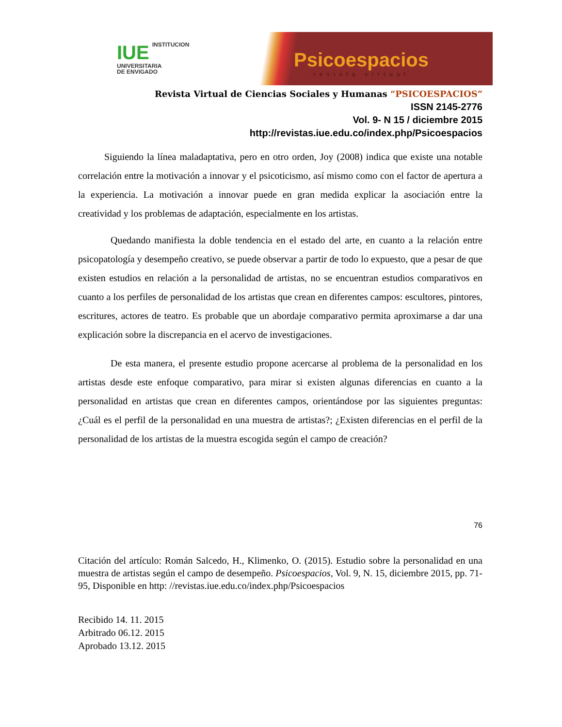IUE INSTITUCION
UNIVERSITARIA
DE ENVIGADO
Psicoespacios
revista virtual
Revista Virtual de Ciencias Sociales y Humanas “PSICOESPACIOS”
ISSN 2145-2776
Vol. 9- N 15 / diciembre 2015
http://revistas.iue.edu.co/index.php/Psicoespacios
Siguiendo la línea maladaptativa, pero en otro orden, Joy (2008) indica que existe una notable correlación entre la motivación a innovar y el psicoticismo, así mismo como con el factor de apertura a la experiencia. La motivación a innovar puede en gran medida explicar la asociación entre la creatividad y los problemas de adaptación, especialmente en los artistas.
Quedando manifiesta la doble tendencia en el estado del arte, en cuanto a la relación entre psicopatología y desempeño creativo, se puede observar a partir de todo lo expuesto, que a pesar de que existen estudios en relación a la personalidad de artistas, no se encuentran estudios comparativos en cuanto a los perfiles de personalidad de los artistas que crean en diferentes campos: escultores, pintores, escritures, actores de teatro. Es probable que un abordaje comparativo permita aproximarse a dar una explicación sobre la discrepancia en el acervo de investigaciones.
De esta manera, el presente estudio propone acercarse al problema de la personalidad en los artistas desde este enfoque comparativo, para mirar si existen algunas diferencias en cuanto a la personalidad en artistas que crean en diferentes campos, orientándose por las siguientes preguntas: ¿Cuál es el perfil de la personalidad en una muestra de artistas?; ¿Existen diferencias en el perfil de la personalidad de los artistas de la muestra escogida según el campo de creación?
76
Citación del artículo: Román Salcedo, H., Klimenko, O. (2015). Estudio sobre la personalidad en una muestra de artistas según el campo de desempeño. Psicoespacios, Vol. 9, N. 15, diciembre 2015, pp. 71-95, Disponible en http: //revistas.iue.edu.co/index.php/Psicoespacios
Recibido 14. 11. 2015
Arbitrado 06.12. 2015
Aprobado 13.12. 2015